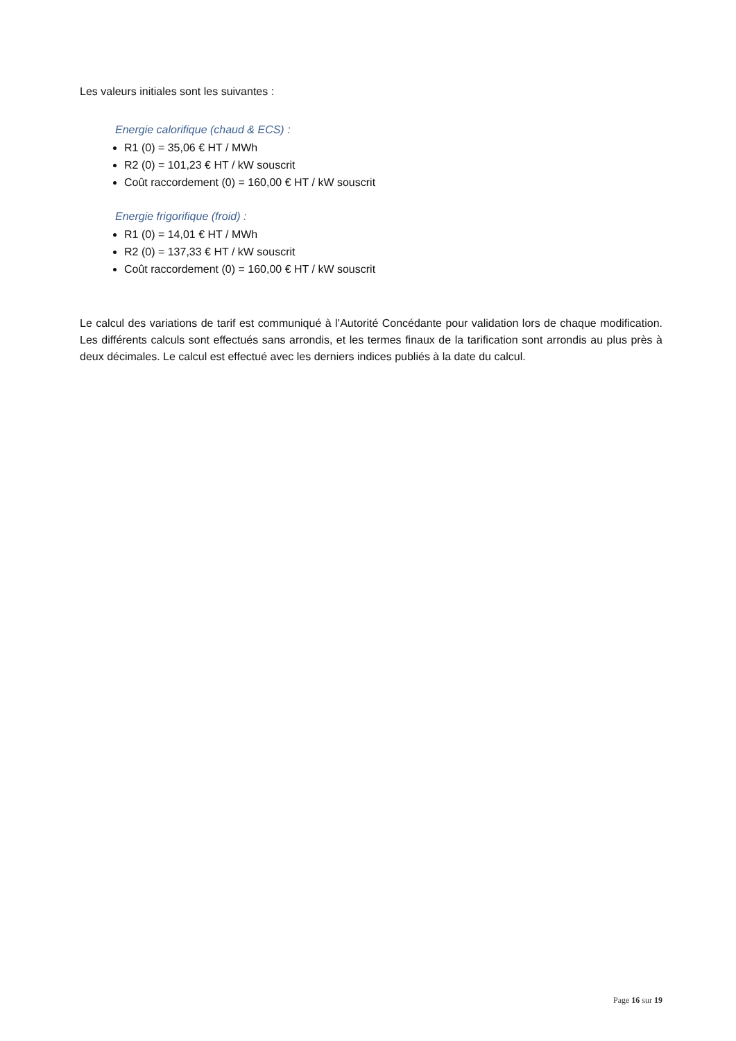Les valeurs initiales sont les suivantes :
Energie calorifique (chaud & ECS) :
R1 (0) = 35,06 € HT / MWh
R2 (0) = 101,23 € HT / kW souscrit
Coût raccordement (0) = 160,00 € HT / kW souscrit
Energie frigorifique (froid) :
R1 (0) = 14,01 € HT / MWh
R2 (0) = 137,33 € HT / kW souscrit
Coût raccordement (0) = 160,00 € HT / kW souscrit
Le calcul des variations de tarif est communiqué à l’Autorité Concédante pour validation lors de chaque modification. Les différents calculs sont effectués sans arrondis, et les termes finaux de la tarification sont arrondis au plus près à deux décimales. Le calcul est effectué avec les derniers indices publiés à la date du calcul.
Page 16 sur 19